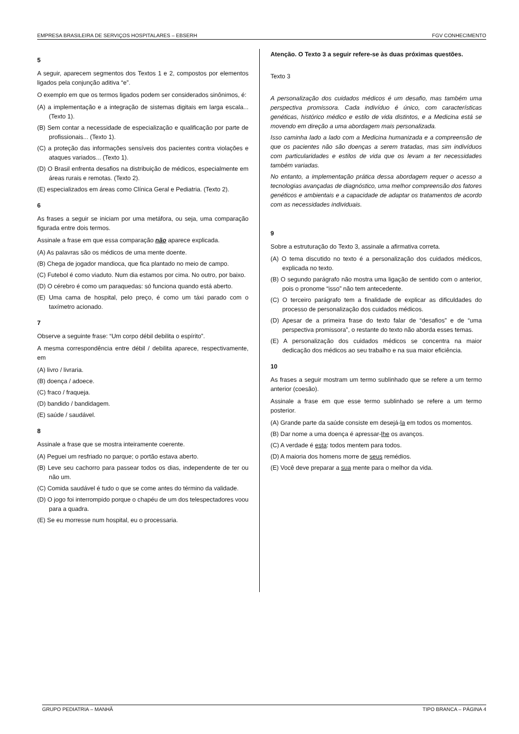EMPRESA BRASILEIRA DE SERVIÇOS HOSPITALARES – EBSERH FGV CONHECIMENTO
5
A seguir, aparecem segmentos dos Textos 1 e 2, compostos por elementos ligados pela conjunção aditiva “e”.
O exemplo em que os termos ligados podem ser considerados sinônimos, é:
(A) a implementação e a integração de sistemas digitais em larga escala... (Texto 1).
(B) Sem contar a necessidade de especialização e qualificação por parte de profissionais... (Texto 1).
(C) a proteção das informações sensíveis dos pacientes contra violações e ataques variados... (Texto 1).
(D) O Brasil enfrenta desafios na distribuição de médicos, especialmente em áreas rurais e remotas. (Texto 2).
(E) especializados em áreas como Clínica Geral e Pediatria. (Texto 2).
6
As frases a seguir se iniciam por uma metáfora, ou seja, uma comparação figurada entre dois termos.
Assinale a frase em que essa comparação não aparece explicada.
(A) As palavras são os médicos de uma mente doente.
(B) Chega de jogador mandioca, que fica plantado no meio de campo.
(C) Futebol é como viaduto. Num dia estamos por cima. No outro, por baixo.
(D) O cérebro é como um paraquedas: só funciona quando está aberto.
(E) Uma cama de hospital, pelo preço, é como um táxi parado com o taxímetro acionado.
7
Observe a seguinte frase: “Um corpo débil debilita o espírito”.
A mesma correspondência entre débil / debilita aparece, respectivamente, em
(A) livro / livraria.
(B) doença / adoece.
(C) fraco / fraqueja.
(D) bandido / bandidagem.
(E) saúde / saudável.
8
Assinale a frase que se mostra inteiramente coerente.
(A) Peguei um resfriado no parque; o portão estava aberto.
(B) Leve seu cachorro para passear todos os dias, independente de ter ou não um.
(C) Comida saudável é tudo o que se come antes do término da validade.
(D) O jogo foi interrompido porque o chapéu de um dos telespectadores voou para a quadra.
(E) Se eu morresse num hospital, eu o processaria.
Atenção. O Texto 3 a seguir refere-se às duas próximas questões.
Texto 3
A personalização dos cuidados médicos é um desafio, mas também uma perspectiva promissora. Cada indivíduo é único, com características genéticas, histórico médico e estilo de vida distintos, e a Medicina está se movendo em direção a uma abordagem mais personalizada.
Isso caminha lado a lado com a Medicina humanizada e a compreensão de que os pacientes não são doenças a serem tratadas, mas sim indivíduos com particularidades e estilos de vida que os levam a ter necessidades também variadas.
No entanto, a implementação prática dessa abordagem requer o acesso a tecnologias avançadas de diagnóstico, uma melhor compreensão dos fatores genéticos e ambientais e a capacidade de adaptar os tratamentos de acordo com as necessidades individuais.
9
Sobre a estruturação do Texto 3, assinale a afirmativa correta.
(A) O tema discutido no texto é a personalização dos cuidados médicos, explicada no texto.
(B) O segundo parágrafo não mostra uma ligação de sentido com o anterior, pois o pronome “isso” não tem antecedente.
(C) O terceiro parágrafo tem a finalidade de explicar as dificuldades do processo de personalização dos cuidados médicos.
(D) Apesar de a primeira frase do texto falar de “desafios” e de “uma perspectiva promissora”, o restante do texto não aborda esses temas.
(E) A personalização dos cuidados médicos se concentra na maior dedicação dos médicos ao seu trabalho e na sua maior eficiência.
10
As frases a seguir mostram um termo sublinhado que se refere a um termo anterior (coesão).
Assinale a frase em que esse termo sublinhado se refere a um termo posterior.
(A) Grande parte da saúde consiste em desejá-la em todos os momentos.
(B) Dar nome a uma doença é apressar-lhe os avanços.
(C) A verdade é esta: todos mentem para todos.
(D) A maioria dos homens morre de seus remédios.
(E) Você deve preparar a sua mente para o melhor da vida.
GRUPO PEDIATRIA – MANHÃ TIPO BRANCA – PÁGINA 4